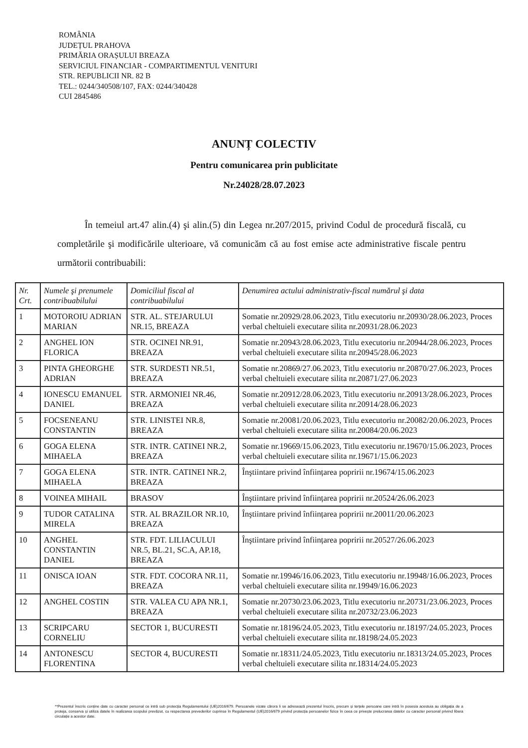ROMÂNIA
JUDEȚUL PRAHOVA
PRIMĂRIA ORAȘULUI BREAZA
SERVICIUL FINANCIAR - COMPARTIMENTUL VENITURI
STR. REPUBLICII NR. 82 B
TEL.: 0244/340508/107, FAX: 0244/340428
CUI 2845486
ANUNȚ COLECTIV
Pentru comunicarea prin publicitate
Nr.24028/28.07.2023
În temeiul art.47 alin.(4) şi alin.(5) din Legea nr.207/2015, privind Codul de procedură fiscală, cu completările şi modificările ulterioare, vă comunicăm că au fost emise acte administrative fiscale pentru următorii contribuabili:
| Nr. Crt. | Numele şi prenumele contribuabilului | Domiciliul fiscal al contribuabilului | Denumirea actului administrativ-fiscal numărul şi data |
| --- | --- | --- | --- |
| 1 | MOTOROIU ADRIAN MARIAN | STR. AL. STEJARULUI NR.15, BREAZA | Somatie nr.20929/28.06.2023, Titlu executoriu nr.20930/28.06.2023, Proces verbal cheltuieli executare silita nr.20931/28.06.2023 |
| 2 | ANGHEL ION FLORICA | STR. OCINEI NR.91, BREAZA | Somatie nr.20943/28.06.2023, Titlu executoriu nr.20944/28.06.2023, Proces verbal cheltuieli executare silita nr.20945/28.06.2023 |
| 3 | PINTA GHEORGHE ADRIAN | STR. SURDESTI NR.51, BREAZA | Somatie nr.20869/27.06.2023, Titlu executoriu nr.20870/27.06.2023, Proces verbal cheltuieli executare silita nr.20871/27.06.2023 |
| 4 | IONESCU EMANUEL DANIEL | STR. ARMONIEI NR.46, BREAZA | Somatie nr.20912/28.06.2023, Titlu executoriu nr.20913/28.06.2023, Proces verbal cheltuieli executare silita nr.20914/28.06.2023 |
| 5 | FOCSENEANU CONSTANTIN | STR. LINISTEI NR.8, BREAZA | Somatie nr.20081/20.06.2023, Titlu executoriu nr.20082/20.06.2023, Proces verbal cheltuieli executare silita nr.20084/20.06.2023 |
| 6 | GOGA ELENA MIHAELA | STR. INTR. CATINEI NR.2, BREAZA | Somatie nr.19669/15.06.2023, Titlu executoriu nr.19670/15.06.2023, Proces verbal cheltuieli executare silita nr.19671/15.06.2023 |
| 7 | GOGA ELENA MIHAELA | STR. INTR. CATINEI NR.2, BREAZA | Înştiintare privind înființarea popririi nr.19674/15.06.2023 |
| 8 | VOINEA MIHAIL | BRASOV | Înştiintare privind înființarea popririi nr.20524/26.06.2023 |
| 9 | TUDOR CATALINA MIRELA | STR. AL BRAZILOR NR.10, BREAZA | Înştiintare privind înființarea popririi nr.20011/20.06.2023 |
| 10 | ANGHEL CONSTANTIN DANIEL | STR. FDT. LILIACULUI NR.5, BL.21, SC.A, AP.18, BREAZA | Înştiintare privind înființarea popririi nr.20527/26.06.2023 |
| 11 | ONISCA IOAN | STR. FDT. COCORA NR.11, BREAZA | Somatie nr.19946/16.06.2023, Titlu executoriu nr.19948/16.06.2023, Proces verbal cheltuieli executare silita nr.19949/16.06.2023 |
| 12 | ANGHEL COSTIN | STR. VALEA CU APA NR.1, BREAZA | Somatie nr.20730/23.06.2023, Titlu executoriu nr.20731/23.06.2023, Proces verbal cheltuieli executare silita nr.20732/23.06.2023 |
| 13 | SCRIPCARU CORNELIU | SECTOR 1, BUCURESTI | Somatie nr.18196/24.05.2023, Titlu executoriu nr.18197/24.05.2023, Proces verbal cheltuieli executare silita nr.18198/24.05.2023 |
| 14 | ANTONESCU FLORENTINA | SECTOR 4, BUCURESTI | Somatie nr.18311/24.05.2023, Titlu executoriu nr.18313/24.05.2023, Proces verbal cheltuieli executare silita nr.18314/24.05.2023 |
**Prezentul înscris conține date cu caracter personal ce intră sub protecția Regulamentului (UE)2016/679. Persoanele vizate cărora li se adresează prezentul înscris, precum și terțele persoane care intră în posesia acestuia au obligația de a proteja, conserva și utiliza datele în realizarea scopului prevăzut, cu respectarea prevederilor cuprinse în Regulamentul (UE)2016/679 privind protecția persoanelor fizice în ceea ce privește prelucrarea datelor cu caracter personal privind libera circulație a acestor date.